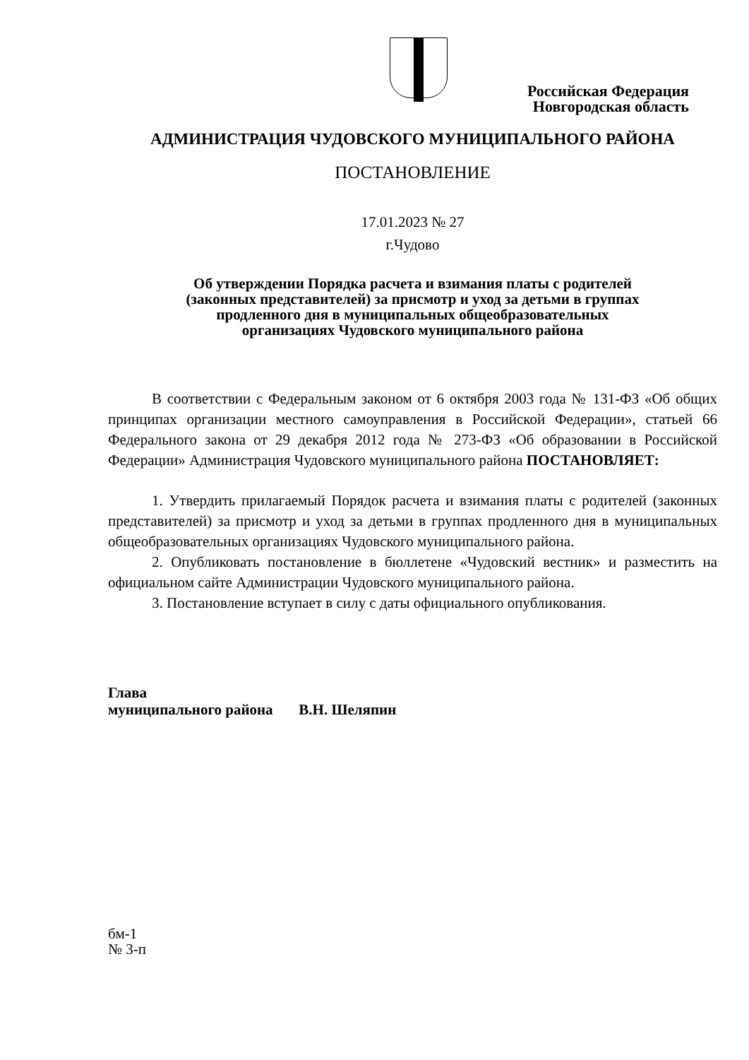Российская Федерация
Новгородская область
АДМИНИСТРАЦИЯ ЧУДОВСКОГО МУНИЦИПАЛЬНОГО РАЙОНА
ПОСТАНОВЛЕНИЕ
17.01.2023 № 27
г.Чудово
Об утверждении Порядка расчета и взимания платы с родителей
(законных представителей) за присмотр и уход за детьми в группах
продленного дня в муниципальных общеобразовательных
организациях Чудовского муниципального района
В соответствии с Федеральным законом от 6 октября 2003 года № 131-ФЗ «Об общих принципах организации местного самоуправления в Российской Федерации», статьей 66 Федерального закона от 29 декабря 2012 года № 273-ФЗ «Об образовании в Российской Федерации» Администрация Чудовского муниципального района ПОСТАНОВЛЯЕТ:
1. Утвердить прилагаемый Порядок расчета и взимания платы с родителей (законных представителей) за присмотр и уход за детьми в группах продленного дня в муниципальных общеобразовательных организациях Чудовского муниципального района.
2. Опубликовать постановление в бюллетене «Чудовский вестник» и разместить на официальном сайте Администрации Чудовского муниципального района.
3. Постановление вступает в силу с даты официального опубликования.
Глава
муниципального района В.Н. Шеляпин
бм-1
№ 3-п